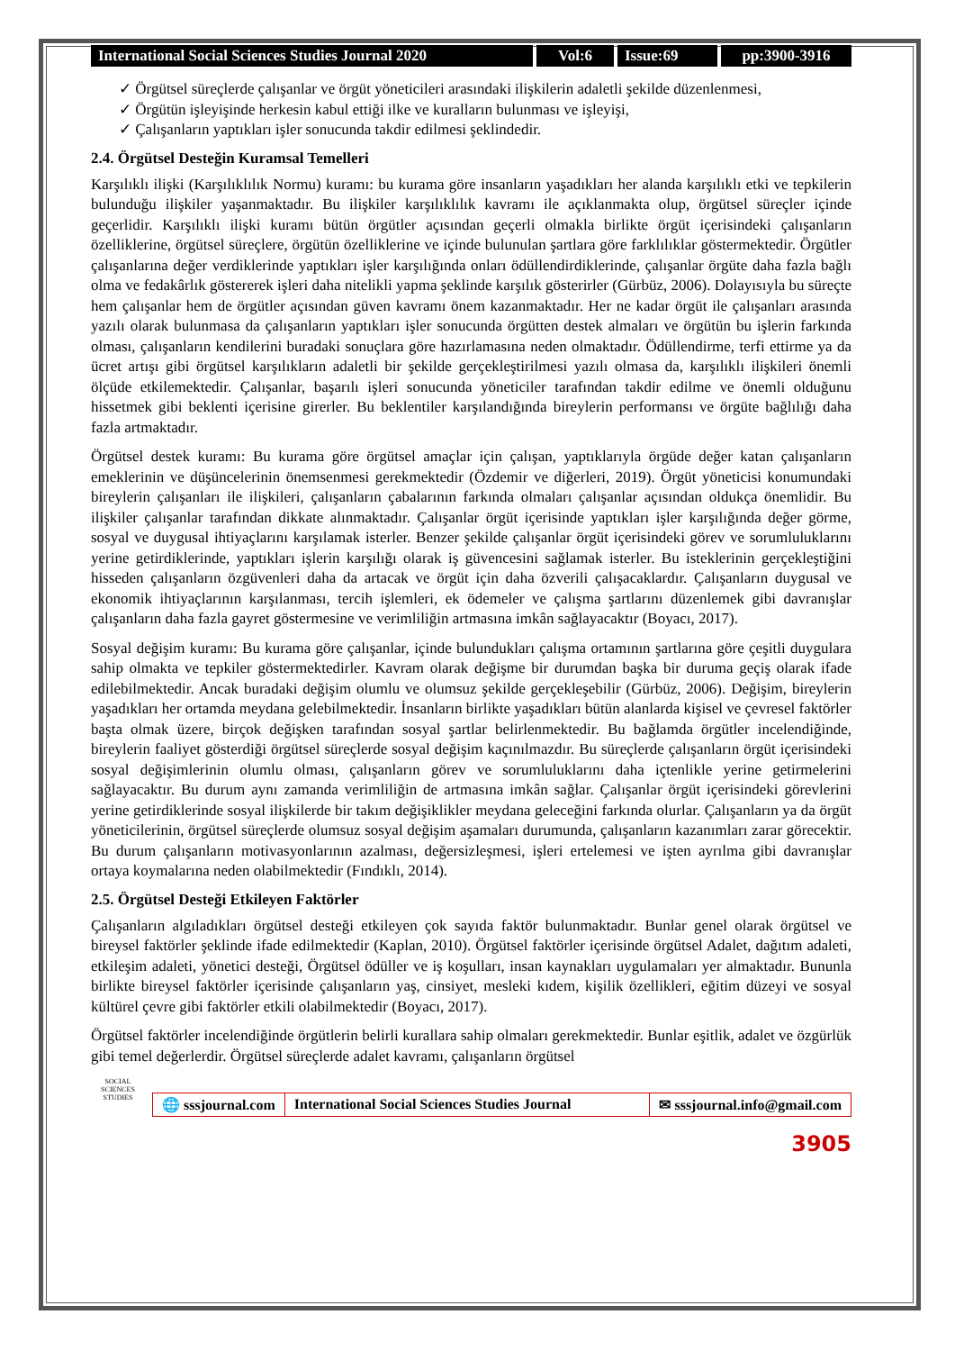International Social Sciences Studies Journal 2020
Vol:6 Issue:69 pp:3900-3916
✓ Örgütsel süreçlerde çalışanlar ve örgüt yöneticileri arasındaki ilişkilerin adaletli şekilde düzenlenmesi,
✓ Örgütün işleyişinde herkesin kabul ettiği ilke ve kuralların bulunması ve işleyişi,
✓ Çalışanların yaptıkları işler sonucunda takdir edilmesi şeklindedir.
2.4. Örgütsel Desteğin Kuramsal Temelleri
Karşılıklı ilişki (Karşılıklılık Normu) kuramı: bu kurama göre insanların yaşadıkları her alanda karşılıklı etki ve tepkilerin bulunduğu ilişkiler yaşanmaktadır. Bu ilişkiler karşılıklılık kavramı ile açıklanmakta olup, örgütsel süreçler içinde geçerlidir. Karşılıklı ilişki kuramı bütün örgütler açısından geçerli olmakla birlikte örgüt içerisindeki çalışanların özelliklerine, örgütsel süreçlere, örgütün özelliklerine ve içinde bulunulan şartlara göre farklılıklar göstermektedir. Örgütler çalışanlarına değer verdiklerinde yaptıkları işler karşılığında onları ödüllendirdiklerinde, çalışanlar örgüte daha fazla bağlı olma ve fedakârlık göstererek işleri daha nitelikli yapma şeklinde karşılık gösterirler (Gürbüz, 2006). Dolayısıyla bu süreçte hem çalışanlar hem de örgütler açısından güven kavramı önem kazanmaktadır. Her ne kadar örgüt ile çalışanları arasında yazılı olarak bulunmasa da çalışanların yaptıkları işler sonucunda örgütten destek almaları ve örgütün bu işlerin farkında olması, çalışanların kendilerini buradaki sonuçlara göre hazırlamasına neden olmaktadır. Ödüllendirme, terfi ettirme ya da ücret artışı gibi örgütsel karşılıkların adaletli bir şekilde gerçekleştirilmesi yazılı olmasa da, karşılıklı ilişkileri önemli ölçüde etkilemektedir. Çalışanlar, başarılı işleri sonucunda yöneticiler tarafından takdir edilme ve önemli olduğunu hissetmek gibi beklenti içerisine girerler. Bu beklentiler karşılandığında bireylerin performansı ve örgüte bağlılığı daha fazla artmaktadır.
Örgütsel destek kuramı: Bu kurama göre örgütsel amaçlar için çalışan, yaptıklarıyla örgüde değer katan çalışanların emeklerinin ve düşüncelerinin önemsenmesi gerekmektedir (Özdemir ve diğerleri, 2019). Örgüt yöneticisi konumundaki bireylerin çalışanları ile ilişkileri, çalışanların çabalarının farkında olmaları çalışanlar açısından oldukça önemlidir. Bu ilişkiler çalışanlar tarafından dikkate alınmaktadır. Çalışanlar örgüt içerisinde yaptıkları işler karşılığında değer görme, sosyal ve duygusal ihtiyaçlarını karşılamak isterler. Benzer şekilde çalışanlar örgüt içerisindeki görev ve sorumluluklarını yerine getirdiklerinde, yaptıkları işlerin karşılığı olarak iş güvencesini sağlamak isterler. Bu isteklerinin gerçekleştiğini hisseden çalışanların özgüvenleri daha da artacak ve örgüt için daha özverili çalışacaklardır. Çalışanların duygusal ve ekonomik ihtiyaçlarının karşılanması, tercih işlemleri, ek ödemeler ve çalışma şartlarını düzenlemek gibi davranışlar çalışanların daha fazla gayret göstermesine ve verimliliğin artmasına imkân sağlayacaktır (Boyacı, 2017).
Sosyal değişim kuramı: Bu kurama göre çalışanlar, içinde bulundukları çalışma ortamının şartlarına göre çeşitli duygulara sahip olmakta ve tepkiler göstermektedirler. Kavram olarak değişme bir durumdan başka bir duruma geçiş olarak ifade edilebilmektedir. Ancak buradaki değişim olumlu ve olumsuz şekilde gerçekleşebilir (Gürbüz, 2006). Değişim, bireylerin yaşadıkları her ortamda meydana gelebilmektedir. İnsanların birlikte yaşadıkları bütün alanlarda kişisel ve çevresel faktörler başta olmak üzere, birçok değişken tarafından sosyal şartlar belirlenmektedir. Bu bağlamda örgütler incelendiğinde, bireylerin faaliyet gösterdiği örgütsel süreçlerde sosyal değişim kaçınılmazdır. Bu süreçlerde çalışanların örgüt içerisindeki sosyal değişimlerinin olumlu olması, çalışanların görev ve sorumluluklarını daha içtenlikle yerine getirmelerini sağlayacaktır. Bu durum aynı zamanda verimliliğin de artmasına imkân sağlar. Çalışanlar örgüt içerisindeki görevlerini yerine getirdiklerinde sosyal ilişkilerde bir takım değişiklikler meydana geleceğini farkında olurlar. Çalışanların ya da örgüt yöneticilerinin, örgütsel süreçlerde olumsuz sosyal değişim aşamaları durumunda, çalışanların kazanımları zarar görecektir. Bu durum çalışanların motivasyonlarının azalması, değersizleşmesi, işleri ertelemesi ve işten ayrılma gibi davranışlar ortaya koymalarına neden olabilmektedir (Fındıklı, 2014).
2.5. Örgütsel Desteği Etkileyen Faktörler
Çalışanların algıladıkları örgütsel desteği etkileyen çok sayıda faktör bulunmaktadır. Bunlar genel olarak örgütsel ve bireysel faktörler şeklinde ifade edilmektedir (Kaplan, 2010). Örgütsel faktörler içerisinde örgütsel Adalet, dağıtım adaleti, etkileşim adaleti, yönetici desteği, Örgütsel ödüller ve iş koşulları, insan kaynakları uygulamaları yer almaktadır. Bununla birlikte bireysel faktörler içerisinde çalışanların yaş, cinsiyet, mesleki kıdem, kişilik özellikleri, eğitim düzeyi ve sosyal kültürel çevre gibi faktörler etkili olabilmektedir (Boyacı, 2017).
Örgütsel faktörler incelendiğinde örgütlerin belirli kurallara sahip olmaları gerekmektedir. Bunlar eşitlik, adalet ve özgürlük gibi temel değerlerdir. Örgütsel süreçlerde adalet kavramı, çalışanların örgütsel
SOCIAL SCIENCES STUDIES
🌐 sssjournal.com International Social Sciences Studies Journal
✉ sssjournal.info@gmail.com
3905